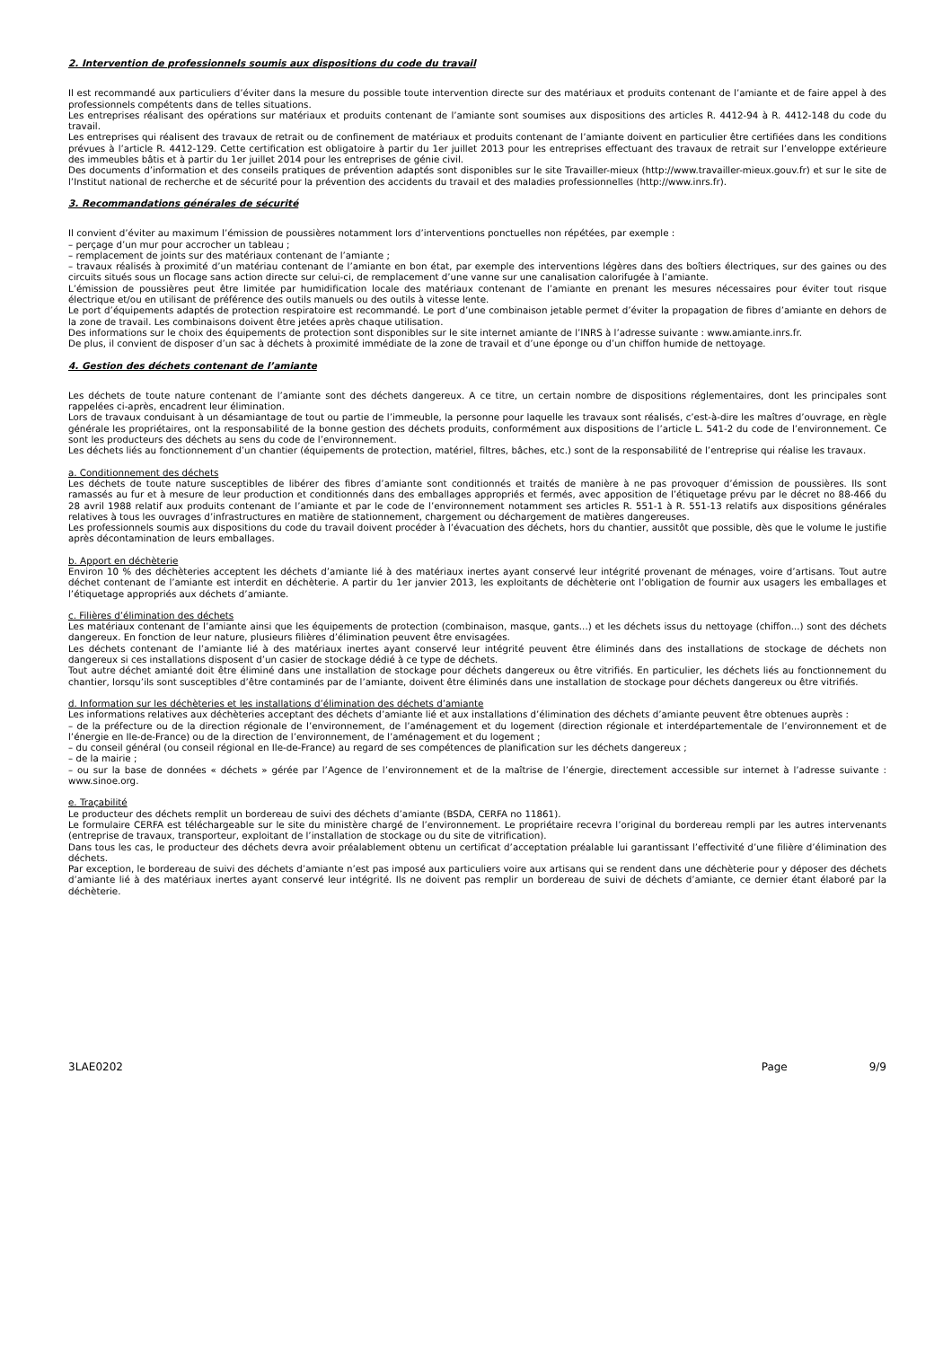2. Intervention de professionnels soumis aux dispositions du code du travail
Il est recommandé aux particuliers d’éviter dans la mesure du possible toute intervention directe sur des matériaux et produits contenant de l’amiante et de faire appel à des professionnels compétents dans de telles situations.
Les entreprises réalisant des opérations sur matériaux et produits contenant de l’amiante sont soumises aux dispositions des articles R. 4412-94 à R. 4412-148 du code du travail.
Les entreprises qui réalisent des travaux de retrait ou de confinement de matériaux et produits contenant de l’amiante doivent en particulier être certifiées dans les conditions prévues à l’article R. 4412-129. Cette certification est obligatoire à partir du 1er juillet 2013 pour les entreprises effectuant des travaux de retrait sur l’enveloppe extérieure des immeubles bâtis et à partir du 1er juillet 2014 pour les entreprises de génie civil.
Des documents d’information et des conseils pratiques de prévention adaptés sont disponibles sur le site Travailler-mieux (http://www.travailler-mieux.gouv.fr) et sur le site de l’Institut national de recherche et de sécurité pour la prévention des accidents du travail et des maladies professionnelles (http://www.inrs.fr).
3. Recommandations générales de sécurité
Il convient d’éviter au maximum l’émission de poussières notamment lors d’interventions ponctuelles non répétées, par exemple :
– perçage d’un mur pour accrocher un tableau ;
– remplacement de joints sur des matériaux contenant de l’amiante ;
– travaux réalisés à proximité d’un matériau contenant de l’amiante en bon état, par exemple des interventions légères dans des boîtiers électriques, sur des gaines ou des circuits situés sous un flocage sans action directe sur celui-ci, de remplacement d’une vanne sur une canalisation calorifugée à l’amiante.
L’émission de poussières peut être limitée par humidification locale des matériaux contenant de l’amiante en prenant les mesures nécessaires pour éviter tout risque électrique et/ou en utilisant de préférence des outils manuels ou des outils à vitesse lente.
Le port d’équipements adaptés de protection respiratoire est recommandé. Le port d’une combinaison jetable permet d’éviter la propagation de fibres d’amiante en dehors de la zone de travail. Les combinaisons doivent être jetées après chaque utilisation.
Des informations sur le choix des équipements de protection sont disponibles sur le site internet amiante de l’INRS à l’adresse suivante : www.amiante.inrs.fr.
De plus, il convient de disposer d’un sac à déchets à proximité immédiate de la zone de travail et d’une éponge ou d’un chiffon humide de nettoyage.
4. Gestion des déchets contenant de l’amiante
Les déchets de toute nature contenant de l’amiante sont des déchets dangereux. A ce titre, un certain nombre de dispositions réglementaires, dont les principales sont rappelées ci-après, encadrent leur élimination.
Lors de travaux conduisant à un désamiantage de tout ou partie de l’immeuble, la personne pour laquelle les travaux sont réalisés, c’est-à-dire les maîtres d’ouvrage, en règle générale les propriétaires, ont la responsabilité de la bonne gestion des déchets produits, conformément aux dispositions de l’article L. 541-2 du code de l’environnement. Ce sont les producteurs des déchets au sens du code de l’environnement.
Les déchets liés au fonctionnement d’un chantier (équipements de protection, matériel, filtres, bâches, etc.) sont de la responsabilité de l’entreprise qui réalise les travaux.
a. Conditionnement des déchets
Les déchets de toute nature susceptibles de libérer des fibres d’amiante sont conditionnés et traités de manière à ne pas provoquer d’émission de poussières. Ils sont ramassés au fur et à mesure de leur production et conditionnés dans des emballages appropriés et fermés, avec apposition de l’étiquetage prévu par le décret no 88-466 du 28 avril 1988 relatif aux produits contenant de l’amiante et par le code de l’environnement notamment ses articles R. 551-1 à R. 551-13 relatifs aux dispositions générales relatives à tous les ouvrages d’infrastructures en matière de stationnement, chargement ou déchargement de matières dangereuses.
Les professionnels soumis aux dispositions du code du travail doivent procéder à l’évacuation des déchets, hors du chantier, aussitôt que possible, dès que le volume le justifie après décontamination de leurs emballages.
b. Apport en déchèterie
Environ 10 % des déchèteries acceptent les déchets d’amiante lié à des matériaux inertes ayant conservé leur intégrité provenant de ménages, voire d’artisans. Tout autre déchet contenant de l’amiante est interdit en déchèterie. A partir du 1er janvier 2013, les exploitants de déchèterie ont l’obligation de fournir aux usagers les emballages et l’étiquetage appropriés aux déchets d’amiante.
c. Filières d’élimination des déchets
Les matériaux contenant de l’amiante ainsi que les équipements de protection (combinaison, masque, gants...) et les déchets issus du nettoyage (chiffon...) sont des déchets dangereux. En fonction de leur nature, plusieurs filières d’élimination peuvent être envisagées.
Les déchets contenant de l’amiante lié à des matériaux inertes ayant conservé leur intégrité peuvent être éliminés dans des installations de stockage de déchets non dangereux si ces installations disposent d’un casier de stockage dédié à ce type de déchets.
Tout autre déchet amianté doit être éliminé dans une installation de stockage pour déchets dangereux ou être vitrifiés. En particulier, les déchets liés au fonctionnement du chantier, lorsqu’ils sont susceptibles d’être contaminés par de l’amiante, doivent être éliminés dans une installation de stockage pour déchets dangereux ou être vitrifiés.
d. Information sur les déchèteries et les installations d’élimination des déchets d’amiante
Les informations relatives aux déchèteries acceptant des déchets d’amiante lié et aux installations d’élimination des déchets d’amiante peuvent être obtenues auprès :
– de la préfecture ou de la direction régionale de l’environnement, de l’aménagement et du logement (direction régionale et interdépartementale de l’environnement et de l’énergie en Ile-de-France) ou de la direction de l’environnement, de l’aménagement et du logement ;
– du conseil général (ou conseil régional en Ile-de-France) au regard de ses compétences de planification sur les déchets dangereux ;
– de la mairie ;
– ou sur la base de données « déchets » gérée par l’Agence de l’environnement et de la maîtrise de l’énergie, directement accessible sur internet à l’adresse suivante : www.sinoe.org.
e. Traçabilité
Le producteur des déchets remplit un bordereau de suivi des déchets d’amiante (BSDA, CERFA no 11861).
Le formulaire CERFA est téléchargeable sur le site du ministère chargé de l’environnement. Le propriétaire recevra l’original du bordereau rempli par les autres intervenants (entreprise de travaux, transporteur, exploitant de l’installation de stockage ou du site de vitrification).
Dans tous les cas, le producteur des déchets devra avoir préalablement obtenu un certificat d’acceptation préalable lui garantissant l’effectivité d’une filière d’élimination des déchets.
Par exception, le bordereau de suivi des déchets d’amiante n’est pas imposé aux particuliers voire aux artisans qui se rendent dans une déchèterie pour y déposer des déchets d’amiante lié à des matériaux inertes ayant conservé leur intégrité. Ils ne doivent pas remplir un bordereau de suivi de déchets d’amiante, ce dernier étant élaboré par la déchèterie.
3LAE0202 Page 9/9